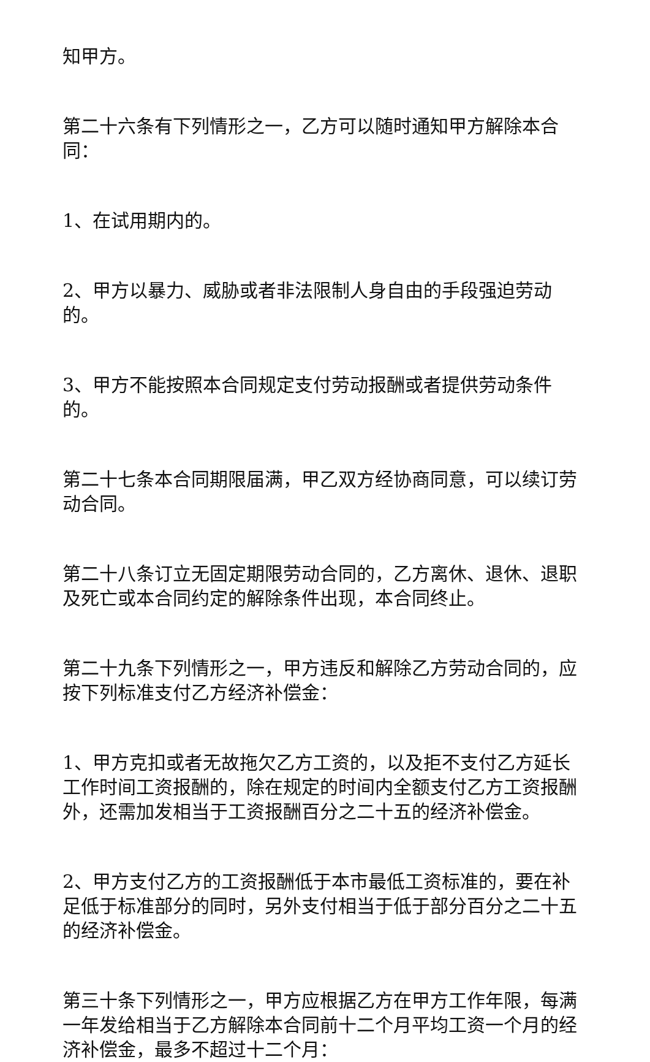知甲方。
第二十六条有下列情形之一，乙方可以随时通知甲方解除本合同：
1、在试用期内的。
2、甲方以暴力、威胁或者非法限制人身自由的手段强迫劳动的。
3、甲方不能按照本合同规定支付劳动报酬或者提供劳动条件的。
第二十七条本合同期限届满，甲乙双方经协商同意，可以续订劳动合同。
第二十八条订立无固定期限劳动合同的，乙方离休、退休、退职及死亡或本合同约定的解除条件出现，本合同终止。
第二十九条下列情形之一，甲方违反和解除乙方劳动合同的，应按下列标准支付乙方经济补偿金：
1、甲方克扣或者无故拖欠乙方工资的，以及拒不支付乙方延长工作时间工资报酬的，除在规定的时间内全额支付乙方工资报酬外，还需加发相当于工资报酬百分之二十五的经济补偿金。
2、甲方支付乙方的工资报酬低于本市最低工资标准的，要在补足低于标准部分的同时，另外支付相当于低于部分百分之二十五的经济补偿金。
第三十条下列情形之一，甲方应根据乙方在甲方工作年限，每满一年发给相当于乙方解除本合同前十二个月平均工资一个月的经济补偿金，最多不超过十二个月：